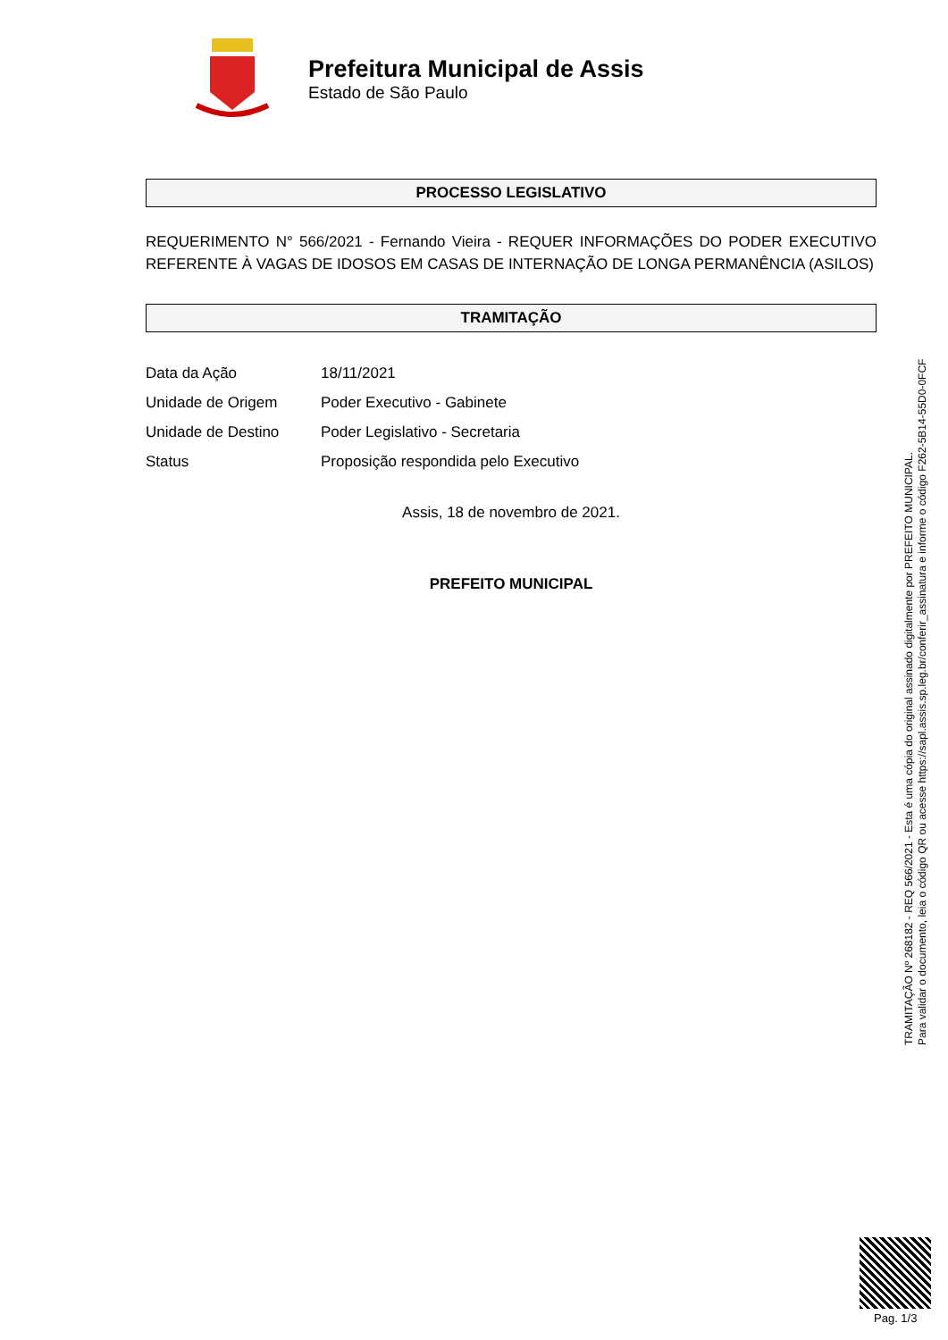Prefeitura Municipal de Assis
Estado de São Paulo
PROCESSO LEGISLATIVO
REQUERIMENTO N° 566/2021 - Fernando Vieira - REQUER INFORMAÇÕES DO PODER EXECUTIVO REFERENTE À VAGAS DE IDOSOS EM CASAS DE INTERNAÇÃO DE LONGA PERMANÊNCIA (ASILOS)
TRAMITAÇÃO
| Data da Ação | 18/11/2021 |
| Unidade de Origem | Poder Executivo - Gabinete |
| Unidade de Destino | Poder Legislativo - Secretaria |
| Status | Proposição respondida pelo Executivo |
Assis, 18 de novembro de 2021.
PREFEITO MUNICIPAL
TRAMITAÇÃO Nº 268182 - REQ 566/2021 - Esta é uma cópia do original assinado digitalmente por PREFEITO MUNICIPAL.
Para validar o documento, leia o código QR ou acesse https://sapl.assis.sp.leg.br/conferir_assinatura e informe o código F262-5B14-55D0-0FCF
Pag. 1/3